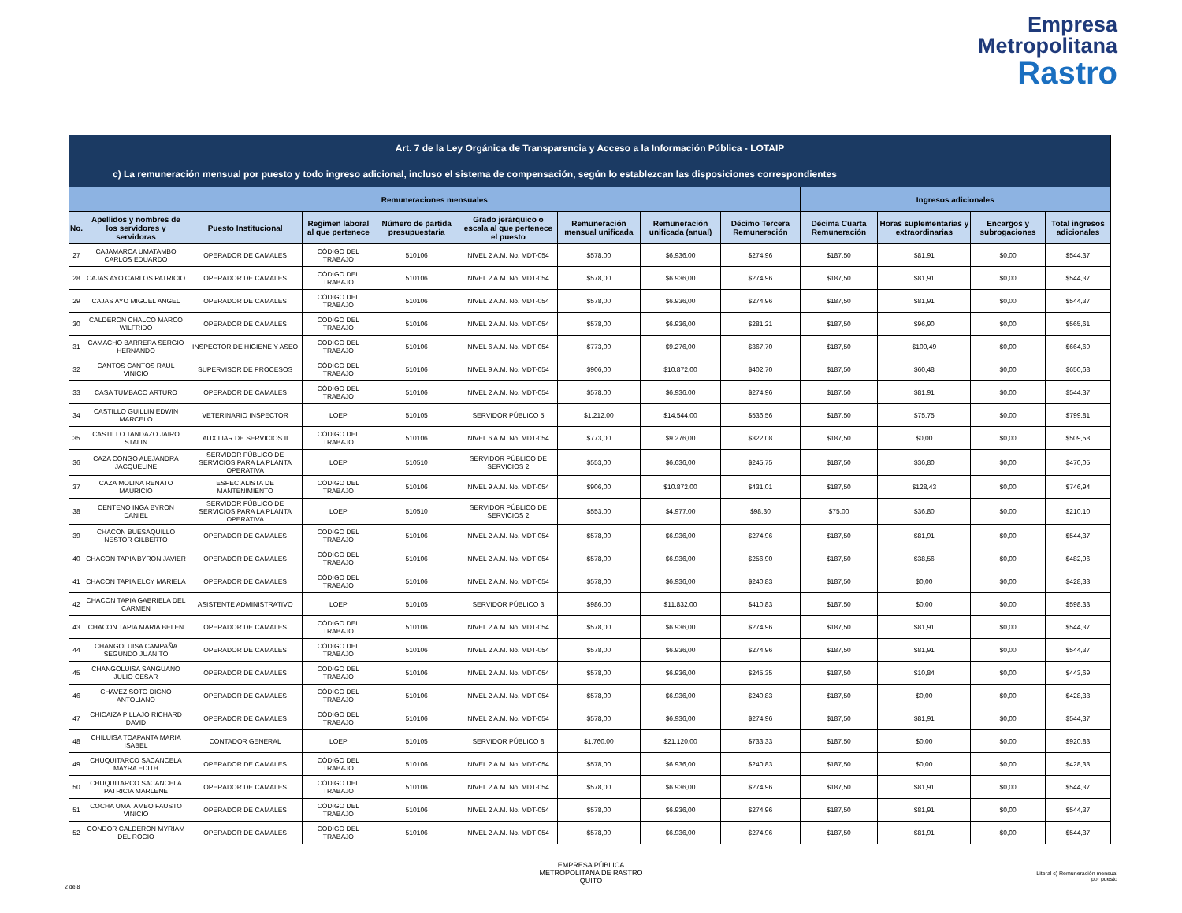Empresa
Metropolitana
Rastro
| Art. 7 de la Ley Orgánica de Transparencia y Acceso a la Información Pública - LOTAIP | | | | | | | | | | | | |
| c) La remuneración mensual por puesto y todo ingreso adicional, incluso el sistema de compensación, según lo establezcan las disposiciones correspondientes | | | | | | | | | | | | |
| Remuneraciones mensuales | | | | | | | | | Ingresos adicionales | | | |
| No. | Apellidos y nombres de los servidores y servidoras | Puesto Institucional | Regimen laboral al que pertenece | Número de partida presupuestaria | Grado jerárquico o escala al que pertenece el puesto | Remuneración mensual unificada | Remuneración unificada (anual) | Décimo Tercera Remuneración | Décima Cuarta Remuneración | Horas suplementarias y extraordinarias | Encargos y subrogaciones | Total ingresos adicionales |
| 27 | CAJAMARCA UMATAMBO CARLOS EDUARDO | OPERADOR DE CAMALES | CÓDIGO DEL TRABAJO | 510106 | NIVEL 2 A.M. No. MDT-054 | $578,00 | $6.936,00 | $274,96 | $187,50 | $81,91 | $0,00 | $544,37 |
| 28 | CAJAS AYO CARLOS PATRICIO | OPERADOR DE CAMALES | CÓDIGO DEL TRABAJO | 510106 | NIVEL 2 A.M. No. MDT-054 | $578,00 | $6.936,00 | $274,96 | $187,50 | $81,91 | $0,00 | $544,37 |
| 29 | CAJAS AYO MIGUEL ANGEL | OPERADOR DE CAMALES | CÓDIGO DEL TRABAJO | 510106 | NIVEL 2 A.M. No. MDT-054 | $578,00 | $6.936,00 | $274,96 | $187,50 | $81,91 | $0,00 | $544,37 |
| 30 | CALDERON CHALCO MARCO WILFRIDO | OPERADOR DE CAMALES | CÓDIGO DEL TRABAJO | 510106 | NIVEL 2 A.M. No. MDT-054 | $578,00 | $6.936,00 | $281,21 | $187,50 | $96,90 | $0,00 | $565,61 |
| 31 | CAMACHO BARRERA SERGIO HERNANDO | INSPECTOR DE HIGIENE Y ASEO | CÓDIGO DEL TRABAJO | 510106 | NIVEL 6 A.M. No. MDT-054 | $773,00 | $9.276,00 | $367,70 | $187,50 | $109,49 | $0,00 | $664,69 |
| 32 | CANTOS CANTOS RAUL VINICIO | SUPERVISOR DE PROCESOS | CÓDIGO DEL TRABAJO | 510106 | NIVEL 9 A.M. No. MDT-054 | $906,00 | $10.872,00 | $402,70 | $187,50 | $60,48 | $0,00 | $650,68 |
| 33 | CASA TUMBACO ARTURO | OPERADOR DE CAMALES | CÓDIGO DEL TRABAJO | 510106 | NIVEL 2 A.M. No. MDT-054 | $578,00 | $6.936,00 | $274,96 | $187,50 | $81,91 | $0,00 | $544,37 |
| 34 | CASTILLO GUILLIN EDWIN MARCELO | VETERINARIO INSPECTOR | LOEP | 510105 | SERVIDOR PÚBLICO 5 | $1.212,00 | $14.544,00 | $536,56 | $187,50 | $75,75 | $0,00 | $799,81 |
| 35 | CASTILLO TANDAZO JAIRO STALIN | AUXILIAR DE SERVICIOS II | CÓDIGO DEL TRABAJO | 510106 | NIVEL 6 A.M. No. MDT-054 | $773,00 | $9.276,00 | $322,08 | $187,50 | $0,00 | $0,00 | $509,58 |
| 36 | CAZA CONGO ALEJANDRA JACQUELINE | SERVIDOR PÚBLICO DE SERVICIOS PARA LA PLANTA OPERATIVA | LOEP | 510510 | SERVIDOR PÚBLICO DE SERVICIOS 2 | $553,00 | $6.636,00 | $245,75 | $187,50 | $36,80 | $0,00 | $470,05 |
| 37 | CAZA MOLINA RENATO MAURICIO | ESPECIALISTA DE MANTENIMIENTO | CÓDIGO DEL TRABAJO | 510106 | NIVEL 9 A.M. No. MDT-054 | $906,00 | $10.872,00 | $431,01 | $187,50 | $128,43 | $0,00 | $746,94 |
| 38 | CENTENO INGA BYRON DANIEL | SERVIDOR PÚBLICO DE SERVICIOS PARA LA PLANTA OPERATIVA | LOEP | 510510 | SERVIDOR PÚBLICO DE SERVICIOS 2 | $553,00 | $4.977,00 | $98,30 | $75,00 | $36,80 | $0,00 | $210,10 |
| 39 | CHACON BUESAQUILLO NESTOR GILBERTO | OPERADOR DE CAMALES | CÓDIGO DEL TRABAJO | 510106 | NIVEL 2 A.M. No. MDT-054 | $578,00 | $6.936,00 | $274,96 | $187,50 | $81,91 | $0,00 | $544,37 |
| 40 | CHACON TAPIA BYRON JAVIER | OPERADOR DE CAMALES | CÓDIGO DEL TRABAJO | 510106 | NIVEL 2 A.M. No. MDT-054 | $578,00 | $6.936,00 | $256,90 | $187,50 | $38,56 | $0,00 | $482,96 |
| 41 | CHACON TAPIA ELCY MARIELA | OPERADOR DE CAMALES | CÓDIGO DEL TRABAJO | 510106 | NIVEL 2 A.M. No. MDT-054 | $578,00 | $6.936,00 | $240,83 | $187,50 | $0,00 | $0,00 | $428,33 |
| 42 | CHACON TAPIA GABRIELA DEL CARMEN | ASISTENTE ADMINISTRATIVO | LOEP | 510105 | SERVIDOR PÚBLICO 3 | $986,00 | $11.832,00 | $410,83 | $187,50 | $0,00 | $0,00 | $598,33 |
| 43 | CHACON TAPIA MARIA BELEN | OPERADOR DE CAMALES | CÓDIGO DEL TRABAJO | 510106 | NIVEL 2 A.M. No. MDT-054 | $578,00 | $6.936,00 | $274,96 | $187,50 | $81,91 | $0,00 | $544,37 |
| 44 | CHANGOLUISA CAMPAÑA SEGUNDO JUANITO | OPERADOR DE CAMALES | CÓDIGO DEL TRABAJO | 510106 | NIVEL 2 A.M. No. MDT-054 | $578,00 | $6.936,00 | $274,96 | $187,50 | $81,91 | $0,00 | $544,37 |
| 45 | CHANGOLUISA SANGUANO JULIO CESAR | OPERADOR DE CAMALES | CÓDIGO DEL TRABAJO | 510106 | NIVEL 2 A.M. No. MDT-054 | $578,00 | $6.936,00 | $245,35 | $187,50 | $10,84 | $0,00 | $443,69 |
| 46 | CHAVEZ SOTO DIGNO ANTOLIANO | OPERADOR DE CAMALES | CÓDIGO DEL TRABAJO | 510106 | NIVEL 2 A.M. No. MDT-054 | $578,00 | $6.936,00 | $240,83 | $187,50 | $0,00 | $0,00 | $428,33 |
| 47 | CHICAIZA PILLAJO RICHARD DAVID | OPERADOR DE CAMALES | CÓDIGO DEL TRABAJO | 510106 | NIVEL 2 A.M. No. MDT-054 | $578,00 | $6.936,00 | $274,96 | $187,50 | $81,91 | $0,00 | $544,37 |
| 48 | CHILUISA TOAPANTA MARIA ISABEL | CONTADOR GENERAL | LOEP | 510105 | SERVIDOR PÚBLICO 8 | $1.760,00 | $21.120,00 | $733,33 | $187,50 | $0,00 | $0,00 | $920,83 |
| 49 | CHUQUITARCO SACANCELA MAYRA EDITH | OPERADOR DE CAMALES | CÓDIGO DEL TRABAJO | 510106 | NIVEL 2 A.M. No. MDT-054 | $578,00 | $6.936,00 | $240,83 | $187,50 | $0,00 | $0,00 | $428,33 |
| 50 | CHUQUITARCO SACANCELA PATRICIA MARLENE | OPERADOR DE CAMALES | CÓDIGO DEL TRABAJO | 510106 | NIVEL 2 A.M. No. MDT-054 | $578,00 | $6.936,00 | $274,96 | $187,50 | $81,91 | $0,00 | $544,37 |
| 51 | COCHA UMATAMBO FAUSTO VINICIO | OPERADOR DE CAMALES | CÓDIGO DEL TRABAJO | 510106 | NIVEL 2 A.M. No. MDT-054 | $578,00 | $6.936,00 | $274,96 | $187,50 | $81,91 | $0,00 | $544,37 |
| 52 | CONDOR CALDERON MYRIAM DEL ROCIO | OPERADOR DE CAMALES | CÓDIGO DEL TRABAJO | 510106 | NIVEL 2 A.M. No. MDT-054 | $578,00 | $6.936,00 | $274,96 | $187,50 | $81,91 | $0,00 | $544,37 |
EMPRESA PÚBLICA
METROPOLITANA DE RASTRO
QUITO
Literal c) Remuneración mensual
por puesto
2 de 8